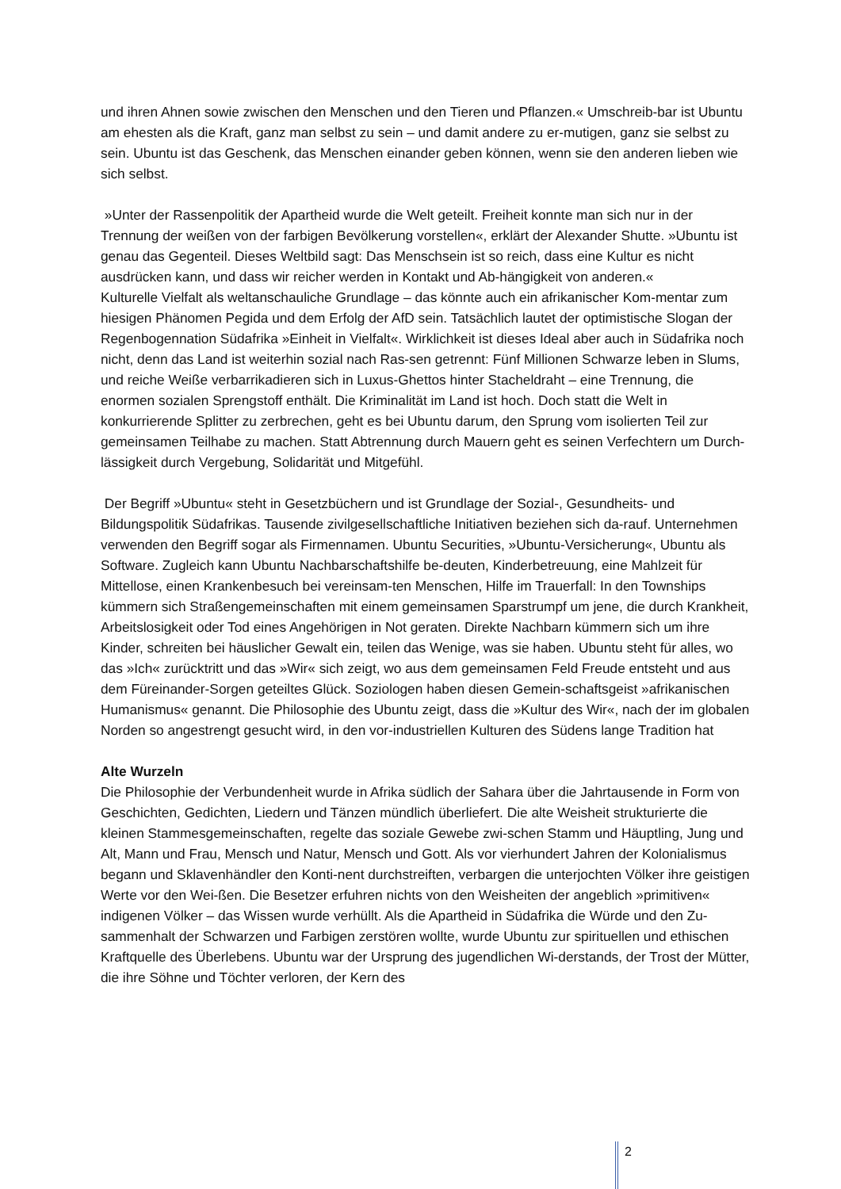und ihren Ahnen sowie zwischen den Menschen und den Tieren und Pflanzen.« Umschreib-bar ist Ubuntu am ehesten als die Kraft, ganz man selbst zu sein – und damit andere zu er-mutigen, ganz sie selbst zu sein. Ubuntu ist das Geschenk, das Menschen einander geben können, wenn sie den anderen lieben wie sich selbst.
»Unter der Rassenpolitik der Apartheid wurde die Welt geteilt. Freiheit konnte man sich nur in der Trennung der weißen von der farbigen Bevölkerung vorstellen«, erklärt der Alexander Shutte. »Ubuntu ist genau das Gegenteil. Dieses Weltbild sagt: Das Menschsein ist so reich, dass eine Kultur es nicht ausdrücken kann, und dass wir reicher werden in Kontakt und Ab-hängigkeit von anderen.«
Kulturelle Vielfalt als weltanschauliche Grundlage – das könnte auch ein afrikanischer Kom-mentar zum hiesigen Phänomen Pegida und dem Erfolg der AfD sein. Tatsächlich lautet der optimistische Slogan der Regenbogennation Südafrika »Einheit in Vielfalt«. Wirklichkeit ist dieses Ideal aber auch in Südafrika noch nicht, denn das Land ist weiterhin sozial nach Ras-sen getrennt: Fünf Millionen Schwarze leben in Slums, und reiche Weiße verbarrikadieren sich in Luxus-Ghettos hinter Stacheldraht – eine Trennung, die enormen sozialen Sprengstoff enthält. Die Kriminalität im Land ist hoch. Doch statt die Welt in konkurrierende Splitter zu zerbrechen, geht es bei Ubuntu darum, den Sprung vom isolierten Teil zur gemeinsamen Teilhabe zu machen. Statt Abtrennung durch Mauern geht es seinen Verfechtern um Durch-lässigkeit durch Vergebung, Solidarität und Mitgefühl.
Der Begriff »Ubuntu« steht in Gesetzbüchern und ist Grundlage der Sozial-, Gesundheits- und Bildungspolitik Südafrikas. Tausende zivilgesellschaftliche Initiativen beziehen sich da-rauf. Unternehmen verwenden den Begriff sogar als Firmennamen. Ubuntu Securities, »Ubuntu-Versicherung«, Ubuntu als Software. Zugleich kann Ubuntu Nachbarschaftshilfe be-deuten, Kinderbetreuung, eine Mahlzeit für Mittellose, einen Krankenbesuch bei vereinsam-ten Menschen, Hilfe im Trauerfall: In den Townships kümmern sich Straßengemeinschaften mit einem gemeinsamen Sparstrumpf um jene, die durch Krankheit, Arbeitslosigkeit oder Tod eines Angehörigen in Not geraten. Direkte Nachbarn kümmern sich um ihre Kinder, schreiten bei häuslicher Gewalt ein, teilen das Wenige, was sie haben. Ubuntu steht für alles, wo das »Ich« zurücktritt und das »Wir« sich zeigt, wo aus dem gemeinsamen Feld Freude entsteht und aus dem Füreinander-Sorgen geteiltes Glück. Soziologen haben diesen Gemein-schaftsgeist »afrikanischen Humanismus« genannt. Die Philosophie des Ubuntu zeigt, dass die »Kultur des Wir«, nach der im globalen Norden so angestrengt gesucht wird, in den vor-industriellen Kulturen des Südens lange Tradition hat
Alte Wurzeln
Die Philosophie der Verbundenheit wurde in Afrika südlich der Sahara über die Jahrtausende in Form von Geschichten, Gedichten, Liedern und Tänzen mündlich überliefert. Die alte Weisheit strukturierte die kleinen Stammesgemeinschaften, regelte das soziale Gewebe zwi-schen Stamm und Häuptling, Jung und Alt, Mann und Frau, Mensch und Natur, Mensch und Gott. Als vor vierhundert Jahren der Kolonialismus begann und Sklavenhändler den Konti-nent durchstreiften, verbargen die unterjochten Völker ihre geistigen Werte vor den Wei-ßen. Die Besetzer erfuhren nichts von den Weisheiten der angeblich »primitiven« indigenen Völker – das Wissen wurde verhüllt. Als die Apartheid in Südafrika die Würde und den Zu-sammenhalt der Schwarzen und Farbigen zerstören wollte, wurde Ubuntu zur spirituellen und ethischen Kraftquelle des Überlebens. Ubuntu war der Ursprung des jugendlichen Wi-derstands, der Trost der Mütter, die ihre Söhne und Töchter verloren, der Kern des
2